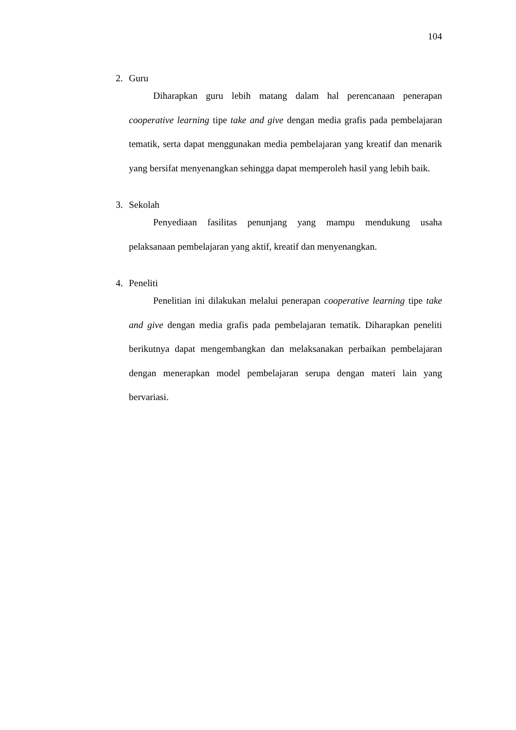104
2. Guru
Diharapkan guru lebih matang dalam hal perencanaan penerapan cooperative learning tipe take and give dengan media grafis pada pembelajaran tematik, serta dapat menggunakan media pembelajaran yang kreatif dan menarik yang bersifat menyenangkan sehingga dapat memperoleh hasil yang lebih baik.
3. Sekolah
Penyediaan fasilitas penunjang yang mampu mendukung usaha pelaksanaan pembelajaran yang aktif, kreatif dan menyenangkan.
4. Peneliti
Penelitian ini dilakukan melalui penerapan cooperative learning tipe take and give dengan media grafis pada pembelajaran tematik. Diharapkan peneliti berikutnya dapat mengembangkan dan melaksanakan perbaikan pembelajaran dengan menerapkan model pembelajaran serupa dengan materi lain yang bervariasi.